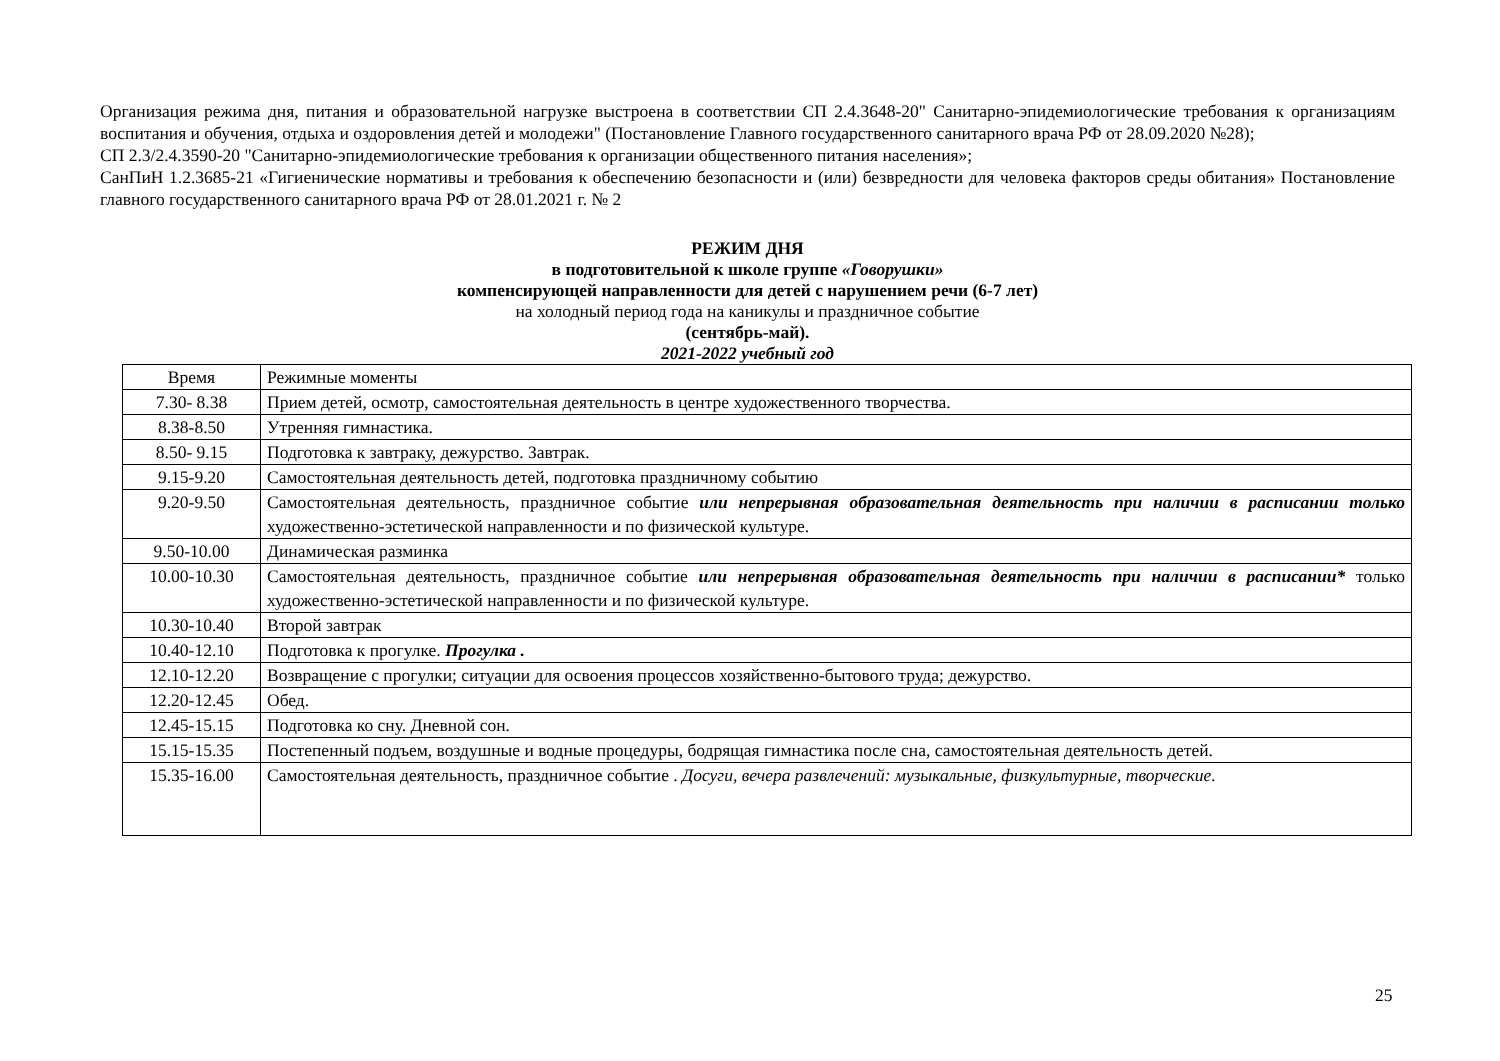Организация режима дня, питания и образовательной нагрузке выстроена в соответствии СП 2.4.3648-20" Санитарно-эпидемиологические требования к организациям воспитания и обучения, отдыха и оздоровления детей и молодежи" (Постановление Главного государственного санитарного врача РФ от 28.09.2020 №28);
СП 2.3/2.4.3590-20 "Санитарно-эпидемиологические требования к организации общественного питания населения»;
СанПиН 1.2.3685-21 «Гигиенические нормативы и требования к обеспечению безопасности и (или) безвредности для человека факторов среды обитания» Постановление главного государственного санитарного врача РФ от 28.01.2021 г. № 2
РЕЖИМ ДНЯ
в подготовительной к школе группе «Говорушки»
компенсирующей направленности для детей с нарушением речи (6-7 лет)
на холодный период года на каникулы и праздничное событие
(сентябрь-май).
2021-2022 учебный год
| Время | Режимные моменты |
| 7.30- 8.38 | Прием детей, осмотр, самостоятельная деятельность в центре художественного творчества. |
| 8.38-8.50 | Утренняя гимнастика. |
| 8.50- 9.15 | Подготовка к завтраку, дежурство. Завтрак. |
| 9.15-9.20 | Самостоятельная деятельность детей, подготовка праздничному событию |
| 9.20-9.50 | Самостоятельная деятельность, праздничное событие или непрерывная образовательная деятельность при наличии в расписании только художественно-эстетической направленности и по физической культуре. |
| 9.50-10.00 | Динамическая разминка |
| 10.00-10.30 | Самостоятельная деятельность, праздничное событие или непрерывная образовательная деятельность при наличии в расписании* только художественно-эстетической направленности и по физической культуре. |
| 10.30-10.40 | Второй завтрак |
| 10.40-12.10 | Подготовка к прогулке. Прогулка . |
| 12.10-12.20 | Возвращение с прогулки; ситуации для освоения процессов хозяйственно-бытового труда; дежурство. |
| 12.20-12.45 | Обед. |
| 12.45-15.15 | Подготовка ко сну. Дневной сон. |
| 15.15-15.35 | Постепенный подъем, воздушные и водные процедуры, бодрящая гимнастика после сна, самостоятельная деятельность детей. |
| 15.35-16.00 | Самостоятельная деятельность, праздничное событие . Досуги, вечера развлечений: музыкальные, физкультурные, творческие. |
25